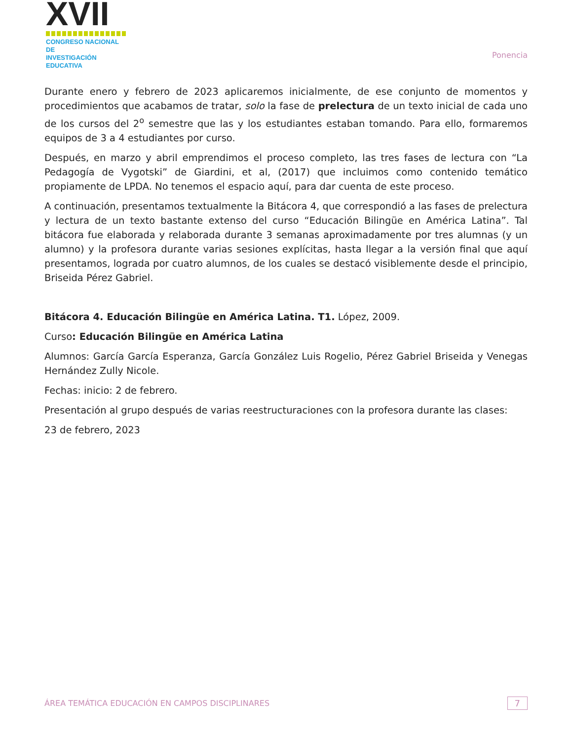☺XVII
CONGRESO NACIONAL DE
INVESTIGACIÓN EDUCATIVA
Ponencia
Durante enero y febrero de 2023 aplicaremos inicialmente, de ese conjunto de momentos y procedimientos que acabamos de tratar, solo la fase de prelectura de un texto inicial de cada uno de los cursos del 2<sup>o</sup> semestre que las y los estudiantes estaban tomando. Para ello, formaremos equipos de 3 a 4 estudiantes por curso.
Después, en marzo y abril emprendimos el proceso completo, las tres fases de lectura con “La Pedagogía de Vygotski” de Giardini, et al, (2017) que incluimos como contenido temático propiamente de LPDA. No tenemos el espacio aquí, para dar cuenta de este proceso.
A continuación, presentamos textualmente la Bitácora 4, que correspondió a las fases de prelectura y lectura de un texto bastante extenso del curso “Educación Bilingüe en América Latina”. Tal bitácora fue elaborada y relaborada durante 3 semanas aproximadamente por tres alumnas (y un alumno) y la profesora durante varias sesiones explícitas, hasta llegar a la versión final que aquí presentamos, lograda por cuatro alumnos, de los cuales se destacó visiblemente desde el principio, Briseida Pérez Gabriel.
Bitácora 4. Educación Bilingüe en América Latina. T1. López, 2009.
Curso: Educación Bilingüe en América Latina
Alumnos: García García Esperanza, García González Luis Rogelio, Pérez Gabriel Briseida y Venegas Hernández Zully Nicole.
Fechas: inicio: 2 de febrero.
Presentación al grupo después de varias reestructuraciones con la profesora durante las clases:
23 de febrero, 2023
ÁREA TEMÁTICA EDUCACIÓN EN CAMPOS DISCIPLINARES 7